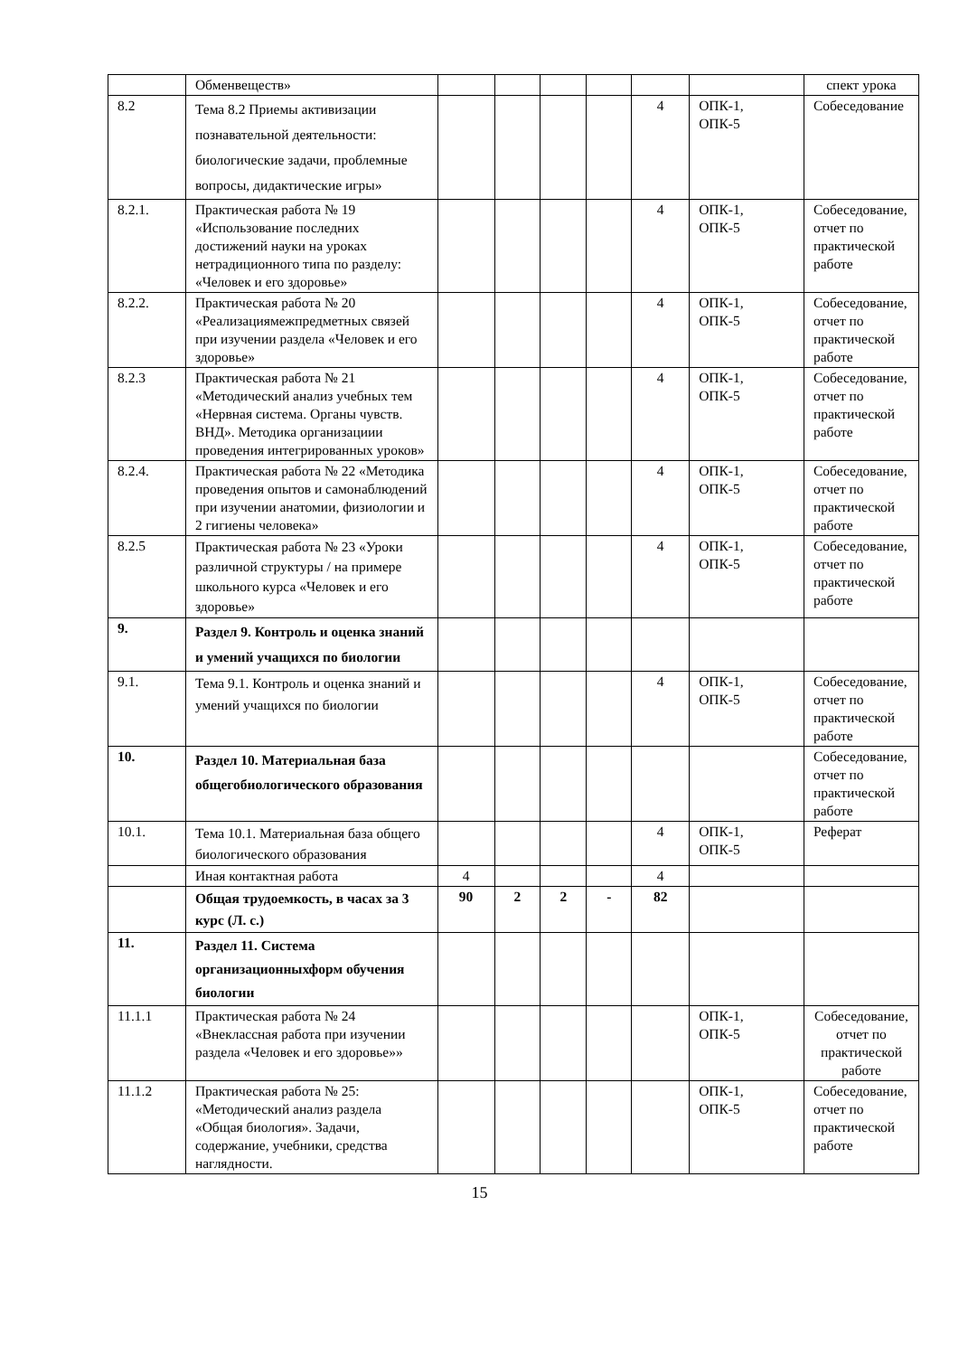| | Обменвеществ» | | | | | | | спект урока |
| 8.2 | Тема 8.2 Приемы активизации познавательной деятельности: биологические задачи, проблемные вопросы, дидактические игры» | | | | | 4 | ОПК-1, ОПК-5 | Собеседование |
| 8.2.1. | Практическая работа № 19 «Использование последних достижений науки на уроках нетрадиционного типа по разделу: «Человек и его здоровье» | | | | | 4 | ОПК-1, ОПК-5 | Собеседование, отчет по практической работе |
| 8.2.2. | Практическая работа № 20 «Реализациямежпредметных связей при изучении раздела «Человек и его здоровье» | | | | | 4 | ОПК-1, ОПК-5 | Собеседование, отчет по практической работе |
| 8.2.3 | Практическая работа № 21 «Методический анализ учебных тем «Нервная система. Органы чувств. ВНД». Методика организациии проведения интегрированных уроков» | | | | | 4 | ОПК-1, ОПК-5 | Собеседование, отчет по практической работе |
| 8.2.4. | Практическая работа № 22 «Методика проведения опытов и самонаблюдений при изучении анатомии, физиологии и 2 гигиены человека» | | | | | 4 | ОПК-1, ОПК-5 | Собеседование, отчет по практической работе |
| 8.2.5 | Практическая работа № 23 «Уроки различной структуры / на примере школьного курса «Человек и его здоровье» | | | | | 4 | ОПК-1, ОПК-5 | Собеседование, отчет по практической работе |
| 9. | Раздел 9. Контроль и оценка знаний и умений учащихся по биологии | | | | | | | |
| 9.1. | Тема 9.1. Контроль и оценка знаний и умений учащихся по биологии | | | | | 4 | ОПК-1, ОПК-5 | Собеседование, отчет по практической работе |
| 10. | Раздел 10. Материальная база общегобиологического образования | | | | | | | Собеседование, отчет по практической работе |
| 10.1. | Тема 10.1. Материальная база общего биологического образования | | | | | 4 | ОПК-1, ОПК-5 | Реферат |
| | Иная контактная работа | 4 | | | | 4 | | |
| | Общая трудоемкость, в часах за 3 курс (Л. с.) | 90 | 2 | 2 | - | 82 | | |
| 11. | Раздел 11. Система организационныхформ обучения биологии | | | | | | | |
| 11.1.1 | Практическая работа № 24 «Внеклассная работа при изучении раздела «Человек и его здоровье»» | | | | | | ОПК-1, ОПК-5 | Собеседование, отчет по практической работе |
| 11.1.2 | Практическая работа № 25: «Методический анализ раздела «Общая биология». Задачи, содержание, учебники, средства наглядности. | | | | | | ОПК-1, ОПК-5 | Собеседование, отчет по практической работе |
15